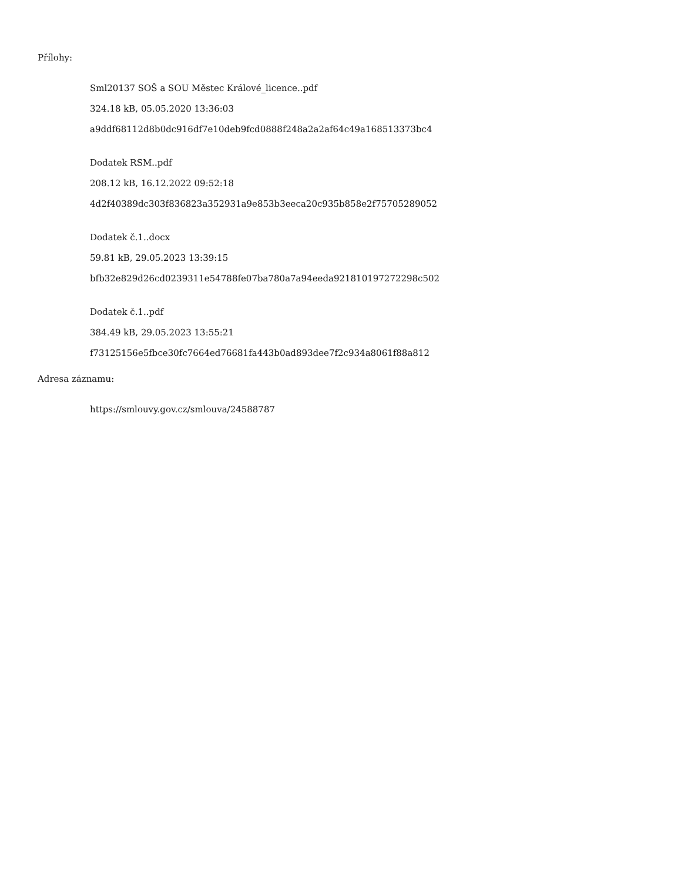Přílohy:
Sml20137 SOŠ a SOU Městec Králové_licence..pdf
324.18 kB, 05.05.2020 13:36:03
a9ddf68112d8b0dc916df7e10deb9fcd0888f248a2a2af64c49a168513373bc4
Dodatek RSM..pdf
208.12 kB, 16.12.2022 09:52:18
4d2f40389dc303f836823a352931a9e853b3eeca20c935b858e2f75705289052
Dodatek č.1..docx
59.81 kB, 29.05.2023 13:39:15
bfb32e829d26cd0239311e54788fe07ba780a7a94eeda921810197272298c502
Dodatek č.1..pdf
384.49 kB, 29.05.2023 13:55:21
f73125156e5fbce30fc7664ed76681fa443b0ad893dee7f2c934a8061f88a812
Adresa záznamu:
https://smlouvy.gov.cz/smlouva/24588787